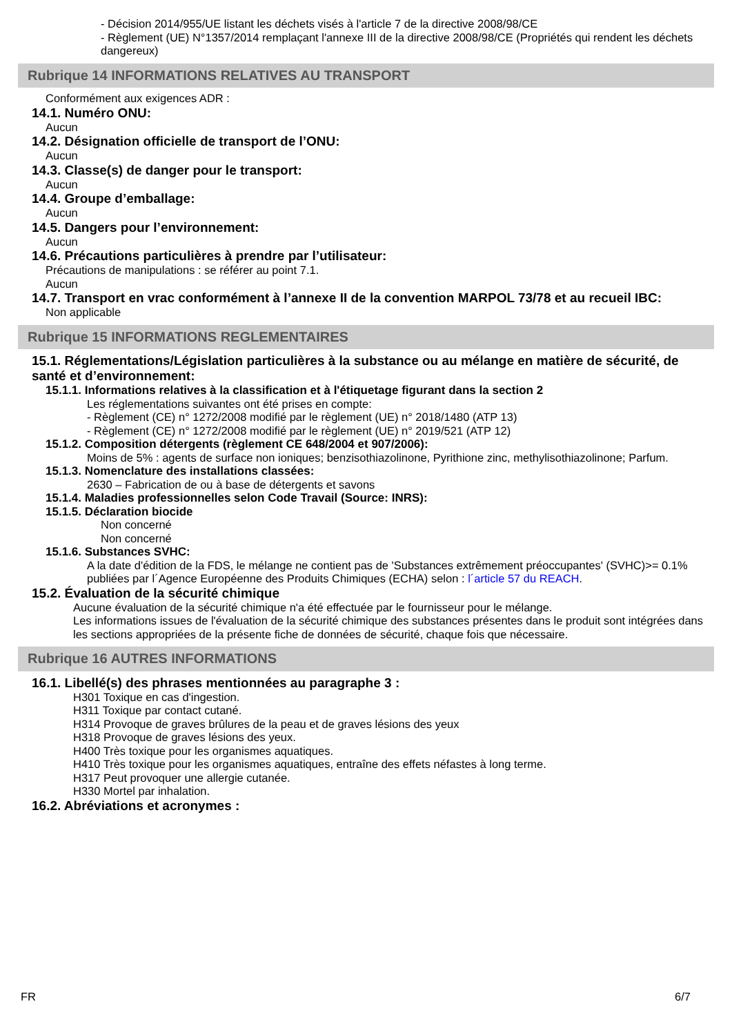- Décision 2014/955/UE listant les déchets visés à l'article 7 de la directive 2008/98/CE
- Règlement (UE) N°1357/2014 remplaçant l'annexe III de la directive 2008/98/CE (Propriétés qui rendent les déchets dangereux)
Rubrique 14 INFORMATIONS RELATIVES AU TRANSPORT
Conformément aux exigences ADR :
14.1. Numéro ONU:
Aucun
14.2. Désignation officielle de transport de l’ONU:
Aucun
14.3. Classe(s) de danger pour le transport:
Aucun
14.4. Groupe d’emballage:
Aucun
14.5. Dangers pour l’environnement:
Aucun
14.6. Précautions particulières à prendre par l’utilisateur:
Précautions de manipulations : se référer au point 7.1.
Aucun
14.7. Transport en vrac conformément à l’annexe II de la convention MARPOL 73/78 et au recueil IBC:
Non applicable
Rubrique 15 INFORMATIONS REGLEMENTAIRES
15.1. Réglementations/Législation particulières à la substance ou au mélange en matière de sécurité, de santé et d’environnement:
15.1.1. Informations relatives à la classification et à l'étiquetage figurant dans la section 2
Les réglementations suivantes ont été prises en compte:
- Règlement (CE) n° 1272/2008 modifié par le règlement (UE) n° 2018/1480 (ATP 13)
- Règlement (CE) n° 1272/2008 modifié par le règlement (UE) n° 2019/521 (ATP 12)
15.1.2. Composition détergents (règlement CE 648/2004 et 907/2006):
Moins de 5% : agents de surface non ioniques; benzisothiazolinone, Pyrithione zinc, methylisothiazolinone; Parfum.
15.1.3. Nomenclature des installations classées:
2630 – Fabrication de ou à base de détergents et savons
15.1.4. Maladies professionnelles selon Code Travail (Source: INRS):
15.1.5. Déclaration biocide
Non concerné
Non concerné
15.1.6. Substances SVHC:
A la date d'édition de la FDS, le mélange ne contient pas de 'Substances extrêmement préoccupantes' (SVHC)>= 0.1% publiées par l´Agence Européenne des Produits Chimiques (ECHA) selon : l´article 57 du REACH.
15.2. Évaluation de la sécurité chimique
Aucune évaluation de la sécurité chimique n'a été effectuée par le fournisseur pour le mélange.
Les informations issues de l'évaluation de la sécurité chimique des substances présentes dans le produit sont intégrées dans les sections appropriées de la présente fiche de données de sécurité, chaque fois que nécessaire.
Rubrique 16 AUTRES INFORMATIONS
16.1. Libellé(s) des phrases mentionnées au paragraphe 3 :
H301 Toxique en cas d'ingestion.
H311 Toxique par contact cutané.
H314 Provoque de graves brûlures de la peau et de graves lésions des yeux
H318 Provoque de graves lésions des yeux.
H400 Très toxique pour les organismes aquatiques.
H410 Très toxique pour les organismes aquatiques, entraîne des effets néfastes à long terme.
H317 Peut provoquer une allergie cutanée.
H330 Mortel par inhalation.
16.2. Abréviations et acronymes :
FR 6/7